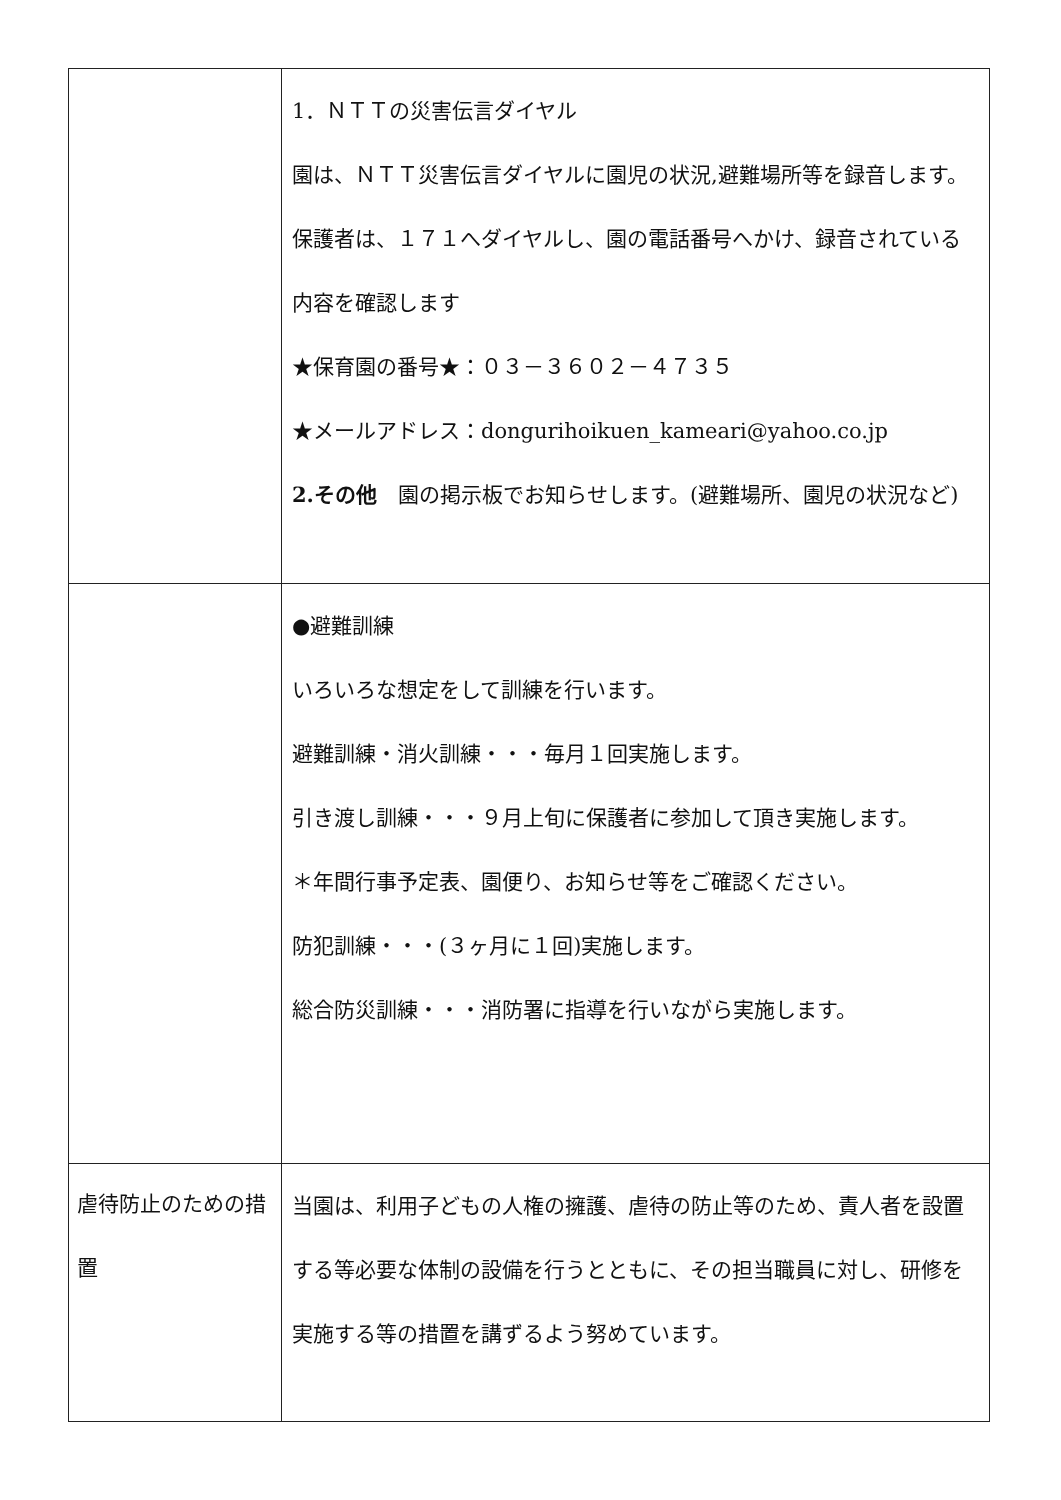| | 1．ＮＴＴの災害伝言ダイヤル 園は、ＮＴＴ災害伝言ダイヤルに園児の状況,避難場所等を録音します。保護者は、１７１へダイヤルし、園の電話番号へかけ、録音されている内容を確認します ★保育園の番号★：０３－３６０２－４７３５ ★メールアドレス：dongurihoikuen_kameari@yahoo.co.jp 2.その他 園の掲示板でお知らせします。(避難場所、園児の状況など) |
| | ●避難訓練 いろいろな想定をして訓練を行います。 避難訓練・消火訓練・・・毎月１回実施します。 引き渡し訓練・・・９月上旬に保護者に参加して頂き実施します。 ＊年間行事予定表、園便り、お知らせ等をご確認ください。 防犯訓練・・・(３ヶ月に１回)実施します。 総合防災訓練・・・消防署に指導を行いながら実施します。 |
| 虐待防止のための措置 | 当園は、利用子どもの人権の擁護、虐待の防止等のため、責人者を設置する等必要な体制の設備を行うとともに、その担当職員に対し、研修を実施する等の措置を講ずるよう努めています。 |